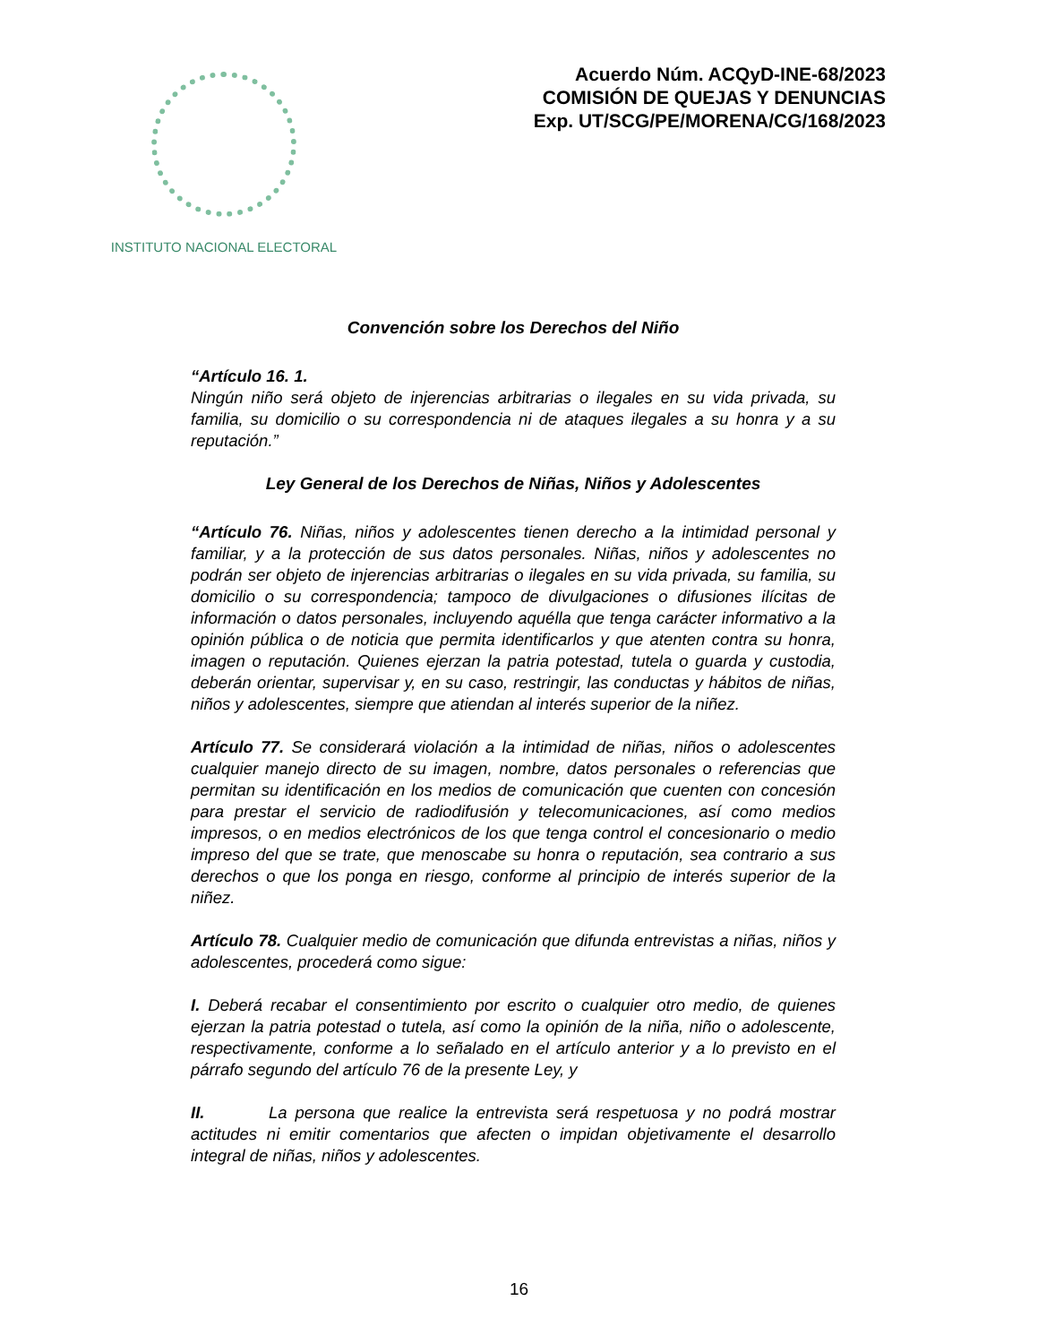INSTITUTO NACIONAL ELECTORAL
Acuerdo Núm. ACQyD-INE-68/2023
COMISIÓN DE QUEJAS Y DENUNCIAS
Exp. UT/SCG/PE/MORENA/CG/168/2023
Convención sobre los Derechos del Niño
“Artículo 16. 1.
Ningún niño será objeto de injerencias arbitrarias o ilegales en su vida privada, su familia, su domicilio o su correspondencia ni de ataques ilegales a su honra y a su reputación.”
Ley General de los Derechos de Niñas, Niños y Adolescentes
“Artículo 76. Niñas, niños y adolescentes tienen derecho a la intimidad personal y familiar, y a la protección de sus datos personales. Niñas, niños y adolescentes no podrán ser objeto de injerencias arbitrarias o ilegales en su vida privada, su familia, su domicilio o su correspondencia; tampoco de divulgaciones o difusiones ilícitas de información o datos personales, incluyendo aquélla que tenga carácter informativo a la opinión pública o de noticia que permita identificarlos y que atenten contra su honra, imagen o reputación. Quienes ejerzan la patria potestad, tutela o guarda y custodia, deberán orientar, supervisar y, en su caso, restringir, las conductas y hábitos de niñas, niños y adolescentes, siempre que atiendan al interés superior de la niñez.
Artículo 77. Se considerará violación a la intimidad de niñas, niños o adolescentes cualquier manejo directo de su imagen, nombre, datos personales o referencias que permitan su identificación en los medios de comunicación que cuenten con concesión para prestar el servicio de radiodifusión y telecomunicaciones, así como medios impresos, o en medios electrónicos de los que tenga control el concesionario o medio impreso del que se trate, que menoscabe su honra o reputación, sea contrario a sus derechos o que los ponga en riesgo, conforme al principio de interés superior de la niñez.
Artículo 78. Cualquier medio de comunicación que difunda entrevistas a niñas, niños y adolescentes, procederá como sigue:
I. Deberá recabar el consentimiento por escrito o cualquier otro medio, de quienes ejerzan la patria potestad o tutela, así como la opinión de la niña, niño o adolescente, respectivamente, conforme a lo señalado en el artículo anterior y a lo previsto en el párrafo segundo del artículo 76 de la presente Ley, y
II. La persona que realice la entrevista será respetuosa y no podrá mostrar actitudes ni emitir comentarios que afecten o impidan objetivamente el desarrollo integral de niñas, niños y adolescentes.
16